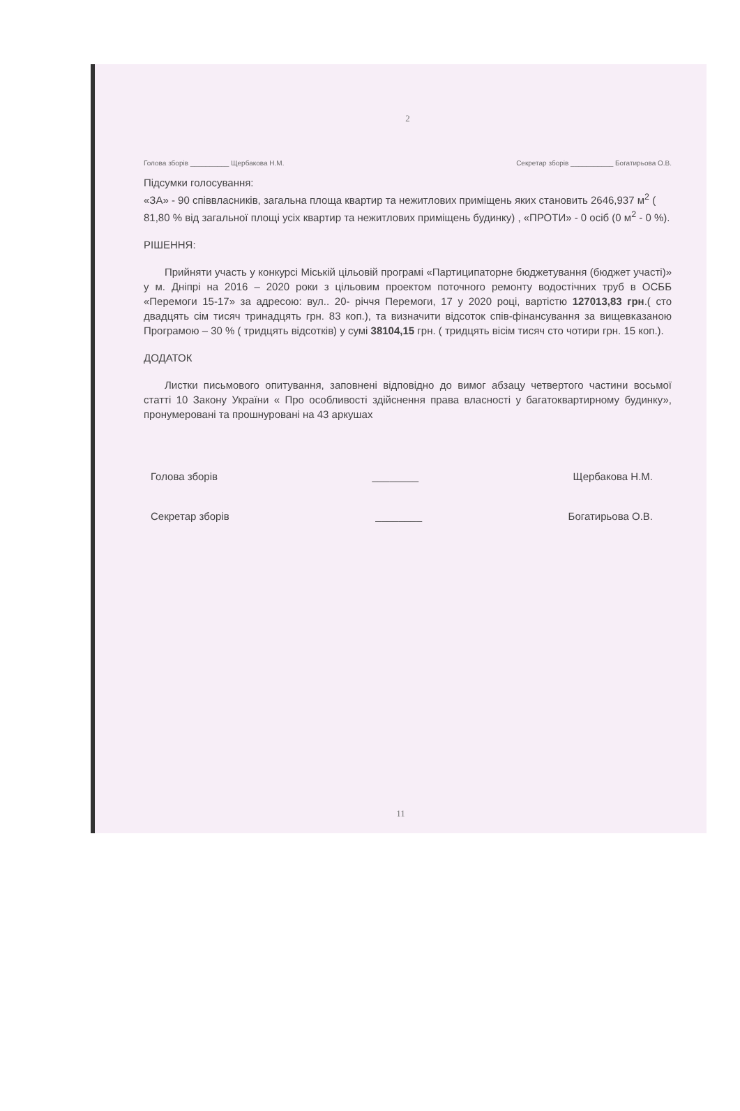2
Голова зборів __________ Щербакова Н.М. Секретар зборів ___________ Богатирьова О.В.
Підсумки голосування:
«ЗА» - 90 співвласників, загальна площа квартир та нежитлових приміщень яких становить 2646,937 м<sup>2</sup> ( 81,80 % від загальної площі усіх квартир та нежитлових приміщень будинку) , «ПРОТИ» - 0 осіб (0 м<sup>2</sup> - 0 %).
РІШЕННЯ:
Прийняти участь у конкурсі Міській цільовій програмі «Партиципаторне бюджетування (бюджет участі)» у м. Дніпрі на 2016 – 2020 роки з цільовим проектом поточного ремонту водостічних труб в ОСББ «Перемоги 15-17» за адресою: вул.. 20- річчя Перемоги, 17 у 2020 році, вартістю 127013,83 грн.( сто двадцять сім тисяч тринадцять грн. 83 коп.), та визначити відсоток спів-фінансування за вищевказаною Програмою – 30 % ( тридцять відсотків) у сумі 38104,15 грн. ( тридцять вісім тисяч сто чотири грн. 15 коп.).
ДОДАТОК
Листки письмового опитування, заповнені відповідно до вимог абзацу четвертого частини восьмої статті 10 Закону України « Про особливості здійснення права власності у багатоквартирному будинку», пронумеровані та прошнуровані на 43 аркушах
Голова зборів ________ Щербакова Н.М.
Секретар зборів ________ Богатирьова О.В.
11